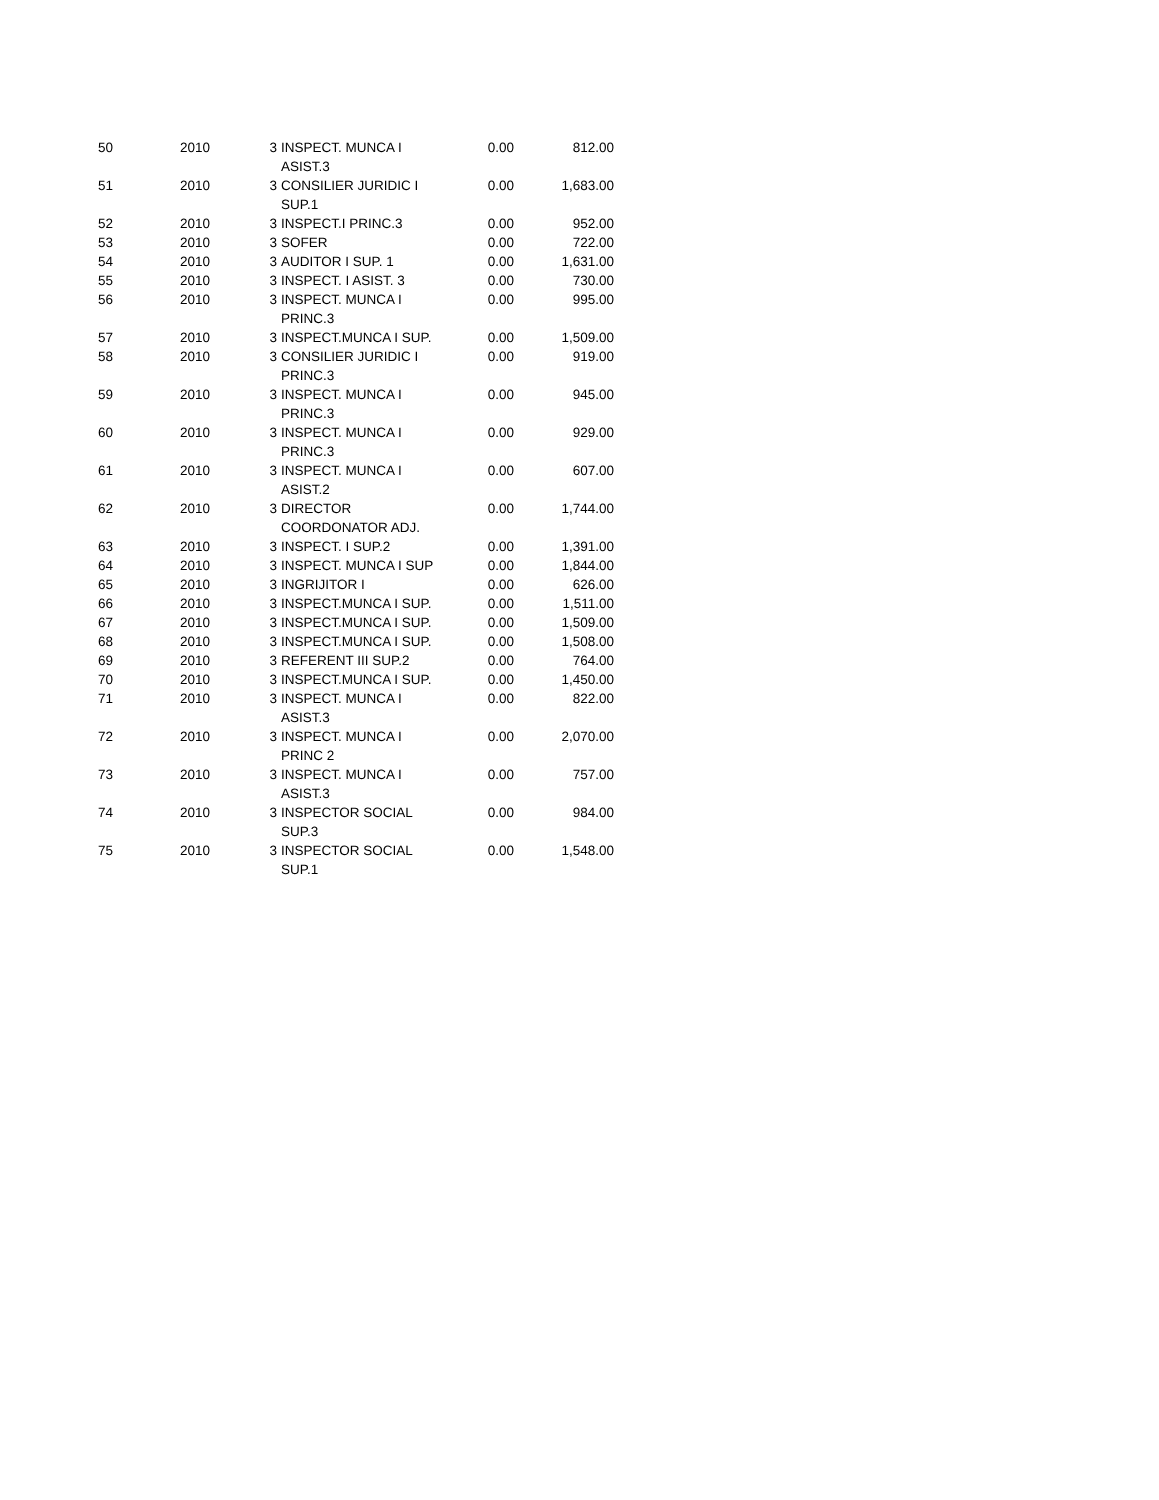| 50 | 2010 | 3 | INSPECT. MUNCA I ASIST.3 | 0.00 | 812.00 |
| 51 | 2010 | 3 | CONSILIER JURIDIC I SUP.1 | 0.00 | 1,683.00 |
| 52 | 2010 | 3 | INSPECT.I PRINC.3 | 0.00 | 952.00 |
| 53 | 2010 | 3 | SOFER | 0.00 | 722.00 |
| 54 | 2010 | 3 | AUDITOR I SUP. 1 | 0.00 | 1,631.00 |
| 55 | 2010 | 3 | INSPECT. I ASIST. 3 | 0.00 | 730.00 |
| 56 | 2010 | 3 | INSPECT. MUNCA I PRINC.3 | 0.00 | 995.00 |
| 57 | 2010 | 3 | INSPECT.MUNCA I SUP. | 0.00 | 1,509.00 |
| 58 | 2010 | 3 | CONSILIER JURIDIC I PRINC.3 | 0.00 | 919.00 |
| 59 | 2010 | 3 | INSPECT. MUNCA I PRINC.3 | 0.00 | 945.00 |
| 60 | 2010 | 3 | INSPECT. MUNCA I PRINC.3 | 0.00 | 929.00 |
| 61 | 2010 | 3 | INSPECT. MUNCA I ASIST.2 | 0.00 | 607.00 |
| 62 | 2010 | 3 | DIRECTOR COORDONATOR ADJ. | 0.00 | 1,744.00 |
| 63 | 2010 | 3 | INSPECT. I SUP.2 | 0.00 | 1,391.00 |
| 64 | 2010 | 3 | INSPECT. MUNCA I SUP | 0.00 | 1,844.00 |
| 65 | 2010 | 3 | INGRIJITOR I | 0.00 | 626.00 |
| 66 | 2010 | 3 | INSPECT.MUNCA I SUP. | 0.00 | 1,511.00 |
| 67 | 2010 | 3 | INSPECT.MUNCA I SUP. | 0.00 | 1,509.00 |
| 68 | 2010 | 3 | INSPECT.MUNCA I SUP. | 0.00 | 1,508.00 |
| 69 | 2010 | 3 | REFERENT III SUP.2 | 0.00 | 764.00 |
| 70 | 2010 | 3 | INSPECT.MUNCA I SUP. | 0.00 | 1,450.00 |
| 71 | 2010 | 3 | INSPECT. MUNCA I ASIST.3 | 0.00 | 822.00 |
| 72 | 2010 | 3 | INSPECT. MUNCA I PRINC 2 | 0.00 | 2,070.00 |
| 73 | 2010 | 3 | INSPECT. MUNCA I ASIST.3 | 0.00 | 757.00 |
| 74 | 2010 | 3 | INSPECTOR SOCIAL SUP.3 | 0.00 | 984.00 |
| 75 | 2010 | 3 | INSPECTOR SOCIAL SUP.1 | 0.00 | 1,548.00 |